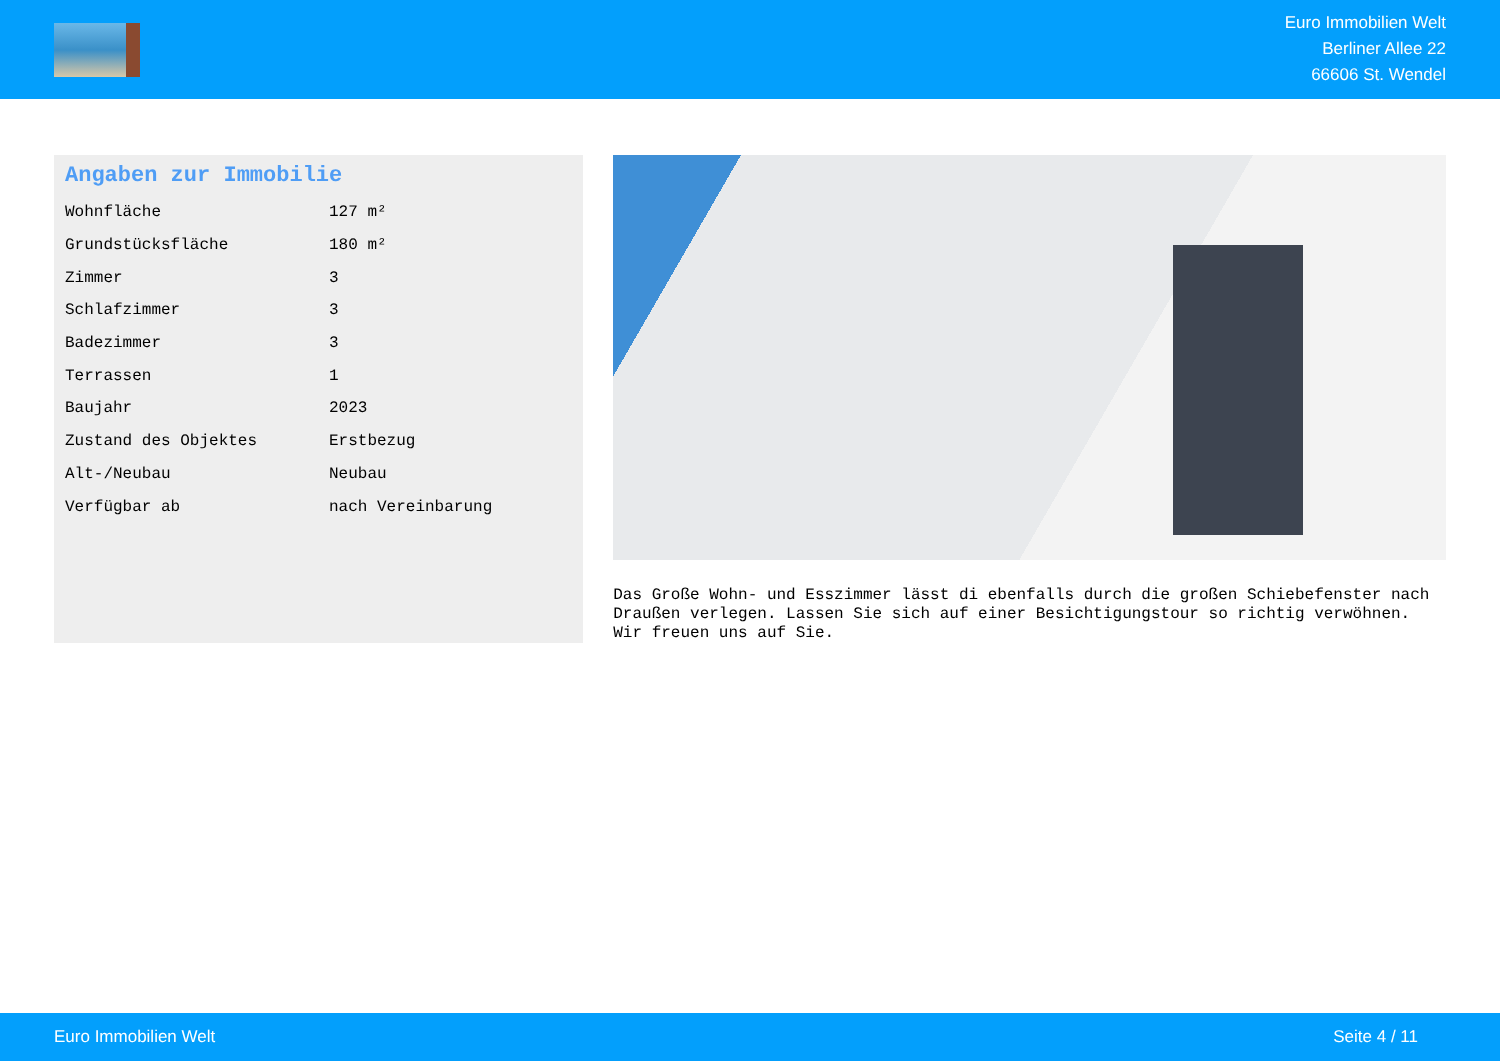Euro Immobilien Welt
Berliner Allee 22
66606 St. Wendel
Angaben zur Immobilie
| Wohnfläche | 127 m² |
| Grundstücksfläche | 180 m² |
| Zimmer | 3 |
| Schlafzimmer | 3 |
| Badezimmer | 3 |
| Terrassen | 1 |
| Baujahr | 2023 |
| Zustand des Objektes | Erstbezug |
| Alt-/Neubau | Neubau |
| Verfügbar ab | nach Vereinbarung |
Das Große Wohn- und Esszimmer lässt di ebenfalls durch die großen Schiebefenster nach Draußen verlegen. Lassen Sie sich auf einer Besichtigungstour so richtig verwöhnen. Wir freuen uns auf Sie.
Euro Immobilien Welt Seite 4 / 11